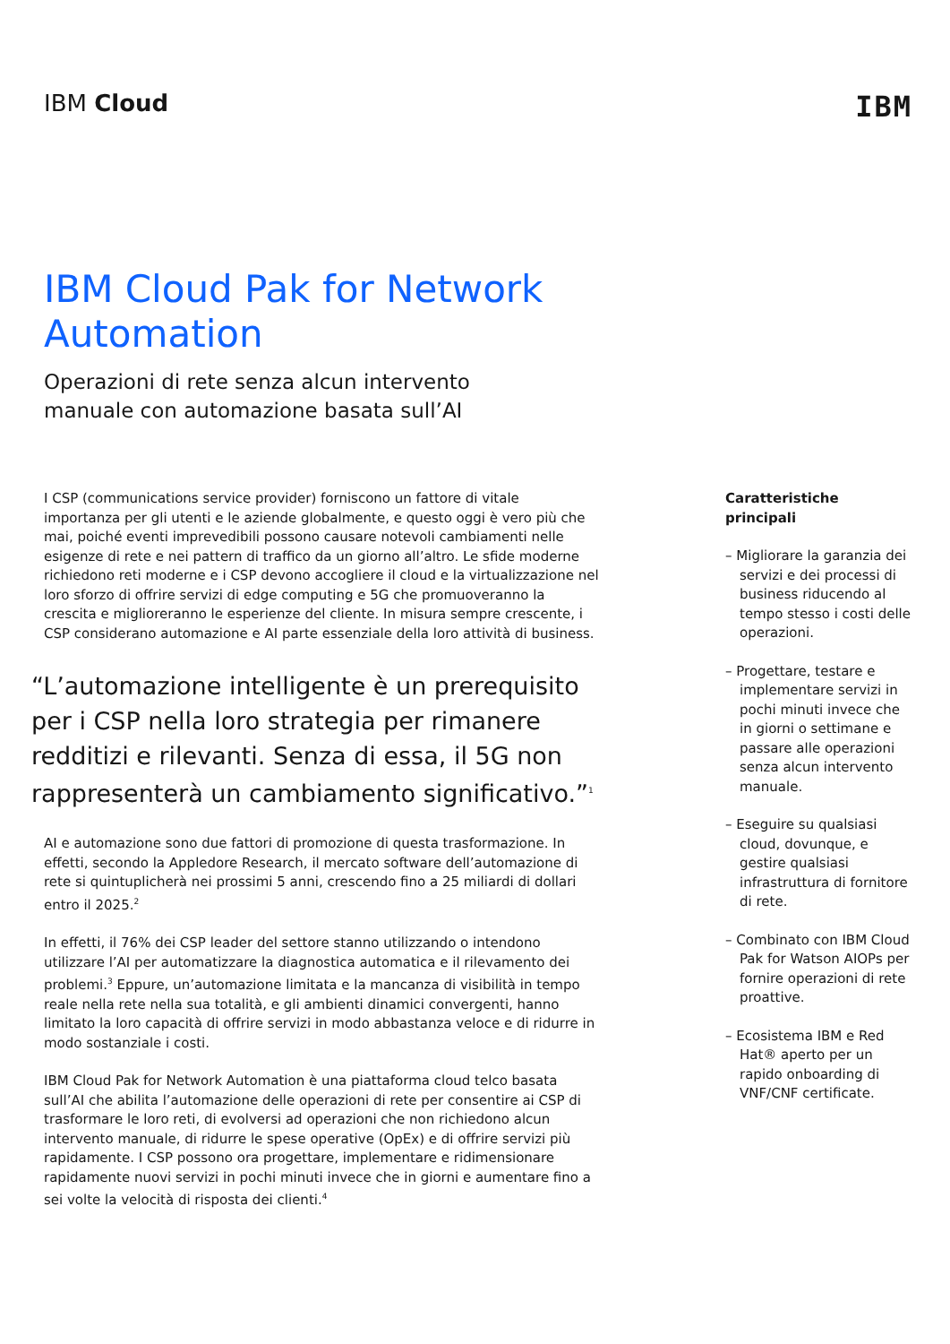IBM Cloud
IBM
IBM Cloud Pak for Network Automation
Operazioni di rete senza alcun intervento manuale con automazione basata sull’AI
I CSP (communications service provider) forniscono un fattore di vitale importanza per gli utenti e le aziende globalmente, e questo oggi è vero più che mai, poiché eventi imprevedibili possono causare notevoli cambiamenti nelle esigenze di rete e nei pattern di traffico da un giorno all’altro. Le sfide moderne richiedono reti moderne e i CSP devono accogliere il cloud e la virtualizzazione nel loro sforzo di offrire servizi di edge computing e 5G che promuoveranno la crescita e miglioreranno le esperienze del cliente. In misura sempre crescente, i CSP considerano automazione e AI parte essenziale della loro attività di business.
“L’automazione intelligente è un prerequisito per i CSP nella loro strategia per rimanere redditizi e rilevanti. Senza di essa, il 5G non rappresenterà un cambiamento significativo.”<sup>1</sup>
AI e automazione sono due fattori di promozione di questa trasformazione. In effetti, secondo la Appledore Research, il mercato software dell’automazione di rete si quintuplicherà nei prossimi 5 anni, crescendo fino a 25 miliardi di dollari entro il 2025.<sup>2</sup>
In effetti, il 76% dei CSP leader del settore stanno utilizzando o intendono utilizzare l’AI per automatizzare la diagnostica automatica e il rilevamento dei problemi.<sup>3</sup> Eppure, un’automazione limitata e la mancanza di visibilità in tempo reale nella rete nella sua totalità, e gli ambienti dinamici convergenti, hanno limitato la loro capacità di offrire servizi in modo abbastanza veloce e di ridurre in modo sostanziale i costi.
IBM Cloud Pak for Network Automation è una piattaforma cloud telco basata sull’AI che abilita l’automazione delle operazioni di rete per consentire ai CSP di trasformare le loro reti, di evolversi ad operazioni che non richiedono alcun intervento manuale, di ridurre le spese operative (OpEx) e di offrire servizi più rapidamente. I CSP possono ora progettare, implementare e ridimensionare rapidamente nuovi servizi in pochi minuti invece che in giorni e aumentare fino a sei volte la velocità di risposta dei clienti.<sup>4</sup>
Caratteristiche principali
– Migliorare la garanzia dei servizi e dei processi di business riducendo al tempo stesso i costi delle operazioni.
– Progettare, testare e implementare servizi in pochi minuti invece che in giorni o settimane e passare alle operazioni senza alcun intervento manuale.
– Eseguire su qualsiasi cloud, dovunque, e gestire qualsiasi infrastruttura di fornitore di rete.
– Combinato con IBM Cloud Pak for Watson AIOPs per fornire operazioni di rete proattive.
– Ecosistema IBM e Red Hat® aperto per un rapido onboarding di VNF/CNF certificate.